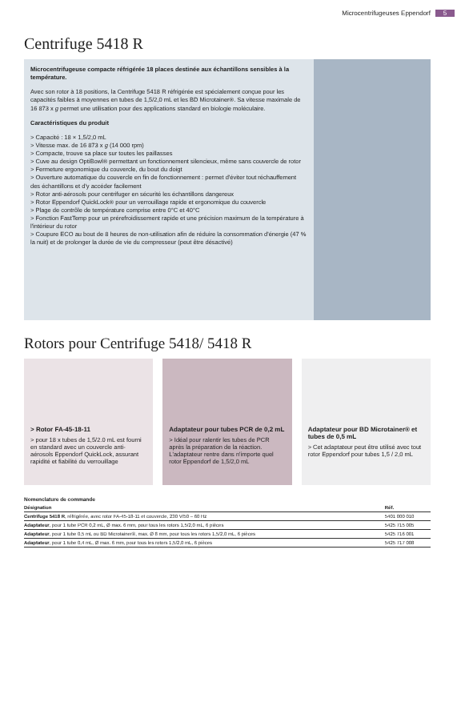Microcentrifugeuses Eppendorf 5
Centrifuge 5418 R
Microcentrifugeuse compacte réfrigérée 18 places destinée aux échantillons sensibles à la température.
Avec son rotor à 18 positions, la Centrifuge 5418 R réfrigérée est spécialement conçue pour les capacités faibles à moyennes en tubes de 1,5/2,0 mL et les BD Microtainer®. Sa vitesse maximale de 16 873 x g permet une utilisation pour des applications standard en biologie moléculaire.
Caractéristiques du produit
> Capacité : 18 × 1,5/2,0 mL
> Vitesse max. de 16 873 x g (14 000 rpm)
> Compacte, trouve sa place sur toutes les paillasses
> Cuve au design OptiBowl® permettant un fonctionnement silencieux, même sans couvercle de rotor
> Fermeture ergonomique du couvercle, du bout du doigt
> Ouverture automatique du couvercle en fin de fonctionnement : permet d'éviter tout réchauffement des échantillons et d'y accéder facilement
> Rotor anti-aérosols pour centrifuger en sécurité les échantillons dangereux
> Rotor Eppendorf QuickLock® pour un verrouillage rapide et ergonomique du couvercle
> Plage de contrôle de température comprise entre 0°C et 40°C
> Fonction FastTemp pour un prérefroidissement rapide et une précision maximum de la température à l'intérieur du rotor
> Coupure ECO au bout de 8 heures de non-utilisation afin de réduire la consommation d'énergie (47 % la nuit) et de prolonger la durée de vie du compresseur (peut être désactivé)
Rotors pour Centrifuge 5418/ 5418 R
> Rotor FA-45-18-11
> pour 18 x tubes de 1,5/2.0 mL est fourni en standard avec un couvercle anti-aérosols Eppendorf QuickLock, assurant rapidité et fiabilité du verrouillage
Adaptateur pour tubes PCR de 0,2 mL
> Idéal pour ralentir les tubes de PCR après la préparation de la réaction. L'adaptateur rentre dans n'importe quel rotor Eppendorf de 1,5/2,0 mL
Adaptateur pour BD Microtainer® et tubes de 0,5 mL
> Cet adaptateur peut être utilisé avec tout rotor Eppendorf pour tubes 1,5 / 2,0 mL
Nomenclature de commande
| Désignation | Réf. |
| --- | --- |
| Centrifuge 5418 R , réfrigérée, avec rotor FA-45-18-11 et couvercle, 230 V/50 – 60 Hz | 5401 000 010 |
| Adaptateur , pour 1 tube PCR 0,2 mL, Ø max. 6 mm, pour tous les rotors 1,5/2,0 mL, 6 pièces | 5425 715 005 |
| Adaptateur , pour 1 tube 0,5 mL ou BD Microtainer®, max. Ø 8 mm, pour tous les rotors 1,5/2,0 mL, 6 pièces | 5425 716 001 |
| Adaptateur , pour 1 tube 0,4 mL, Ø max. 6 mm, pour tous les rotors 1,5/2,0 mL, 6 pièces | 5425 717 008 |